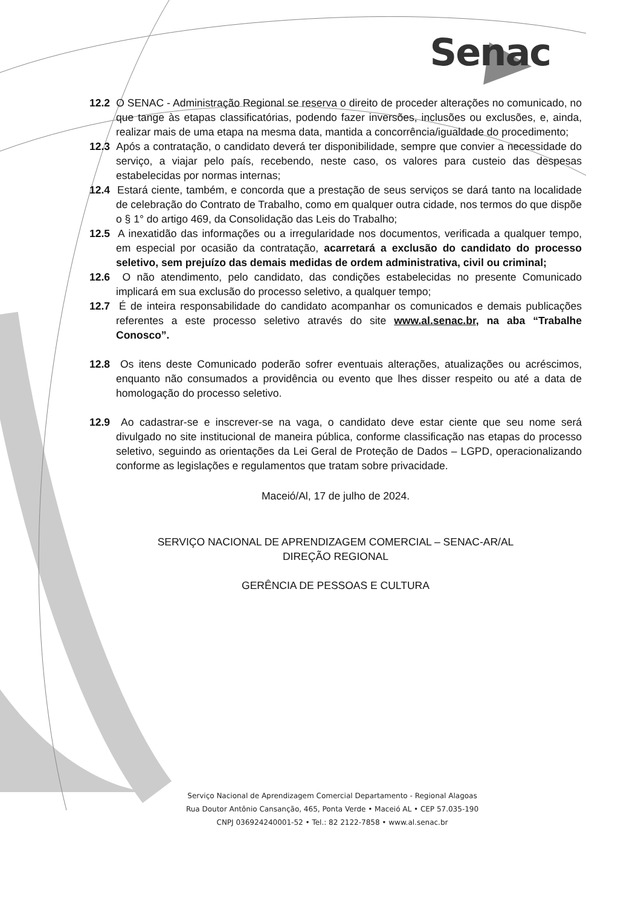Senac
12.2 O SENAC - Administração Regional se reserva o direito de proceder alterações no comunicado, no que tange às etapas classificatórias, podendo fazer inversões, inclusões ou exclusões, e, ainda, realizar mais de uma etapa na mesma data, mantida a concorrência/igualdade do procedimento;
12.3 Após a contratação, o candidato deverá ter disponibilidade, sempre que convier a necessidade do serviço, a viajar pelo país, recebendo, neste caso, os valores para custeio das despesas estabelecidas por normas internas;
12.4 Estará ciente, também, e concorda que a prestação de seus serviços se dará tanto na localidade de celebração do Contrato de Trabalho, como em qualquer outra cidade, nos termos do que dispõe o § 1° do artigo 469, da Consolidação das Leis do Trabalho;
12.5 A inexatidão das informações ou a irregularidade nos documentos, verificada a qualquer tempo, em especial por ocasião da contratação, acarretará a exclusão do candidato do processo seletivo, sem prejuízo das demais medidas de ordem administrativa, civil ou criminal;
12.6 O não atendimento, pelo candidato, das condições estabelecidas no presente Comunicado implicará em sua exclusão do processo seletivo, a qualquer tempo;
12.7 É de inteira responsabilidade do candidato acompanhar os comunicados e demais publicações referentes a este processo seletivo através do site www.al.senac.br, na aba “Trabalhe Conosco”.
12.8 Os itens deste Comunicado poderão sofrer eventuais alterações, atualizações ou acréscimos, enquanto não consumados a providência ou evento que lhes disser respeito ou até a data de homologação do processo seletivo.
12.9 Ao cadastrar-se e inscrever-se na vaga, o candidato deve estar ciente que seu nome será divulgado no site institucional de maneira pública, conforme classificação nas etapas do processo seletivo, seguindo as orientações da Lei Geral de Proteção de Dados – LGPD, operacionalizando conforme as legislações e regulamentos que tratam sobre privacidade.
Maceió/Al, 17 de julho de 2024.
SERVIÇO NACIONAL DE APRENDIZAGEM COMERCIAL – SENAC-AR/AL
DIREÇÃO REGIONAL
GERÊNCIA DE PESSOAS E CULTURA
Serviço Nacional de Aprendizagem Comercial Departamento - Regional Alagoas
Rua Doutor Antônio Cansanção, 465, Ponta Verde • Maceió AL • CEP 57.035-190
CNPJ 036924240001-52 • Tel.: 82 2122-7858 • www.al.senac.br